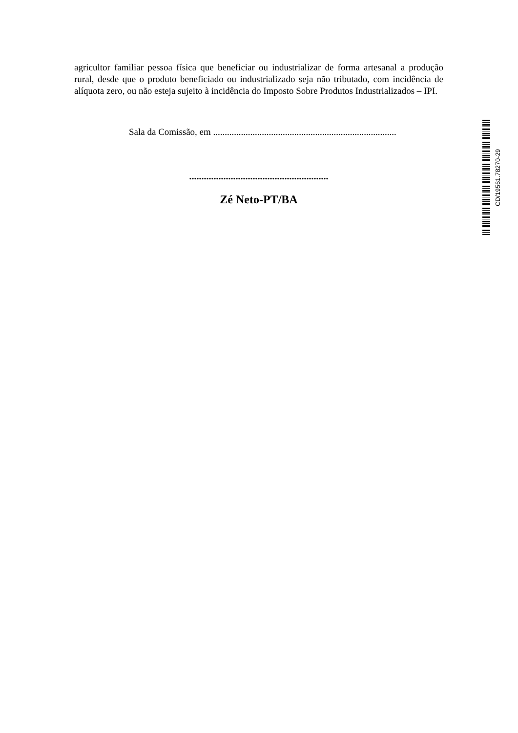agricultor familiar pessoa física que beneficiar ou industrializar de forma artesanal a produção rural, desde que o produto beneficiado ou industrializado seja não tributado, com incidência de alíquota zero, ou não esteja sujeito à incidência do Imposto Sobre Produtos Industrializados – IPI.
Sala da Comissão, em ...............................................................................
.........................................................
Zé Neto-PT/BA
CD/19561.78270-29